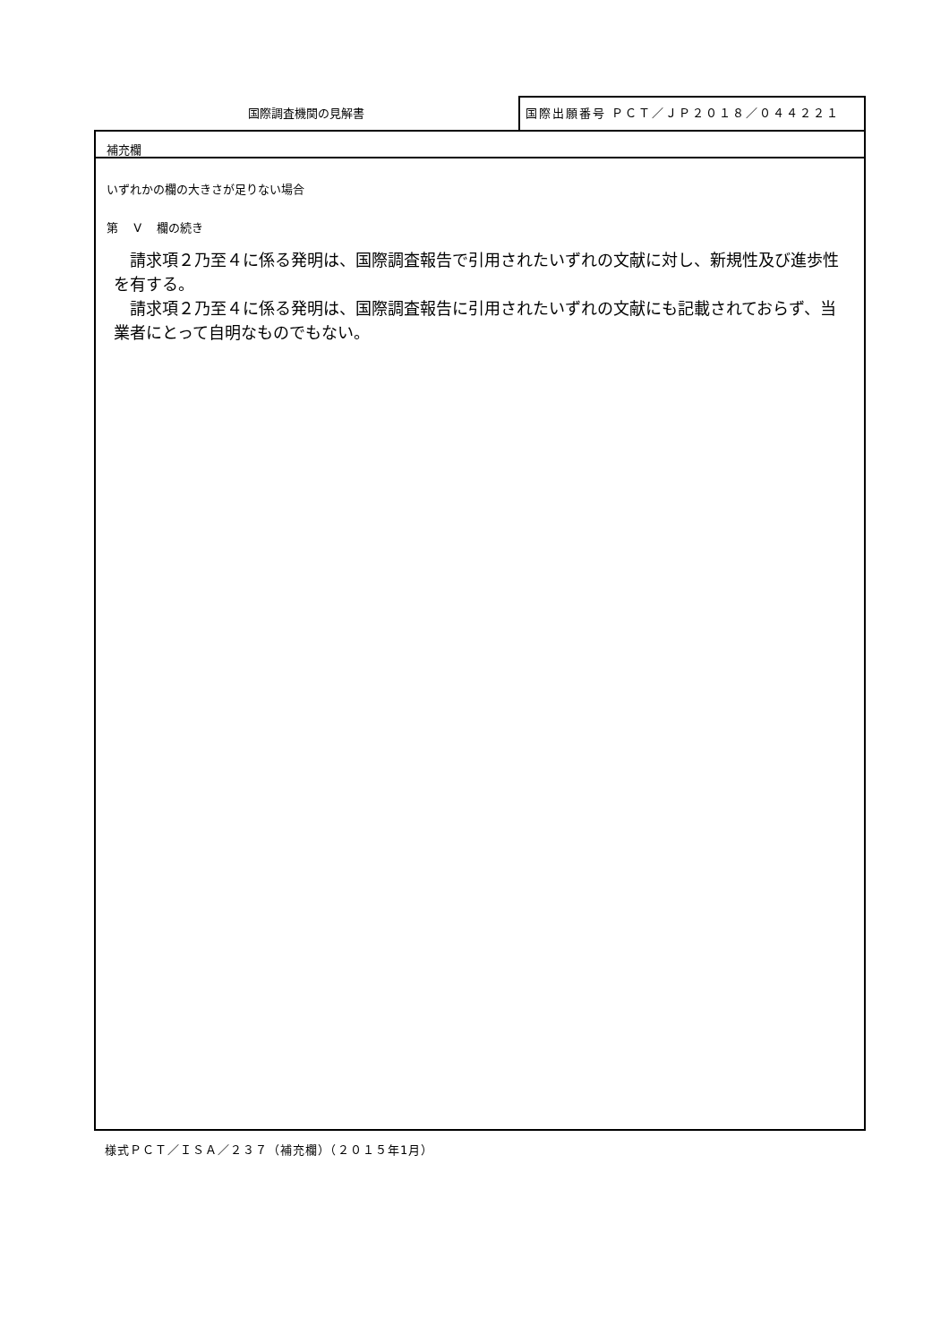国際調査機関の見解書
国際出願番号 ＰＣＴ／ＪＰ２０１８／０４４２２１
補充欄
いずれかの欄の大きさが足りない場合
第　 V　 欄の続き
請求項２乃至４に係る発明は、国際調査報告で引用されたいずれの文献に対し、新規性及び進歩性を有する。
請求項２乃至４に係る発明は、国際調査報告に引用されたいずれの文献にも記載されておらず、当業者にとって自明なものでもない。
様式ＰＣＴ／ＩＳＡ／２３７（補充欄）（２０１５年1月）